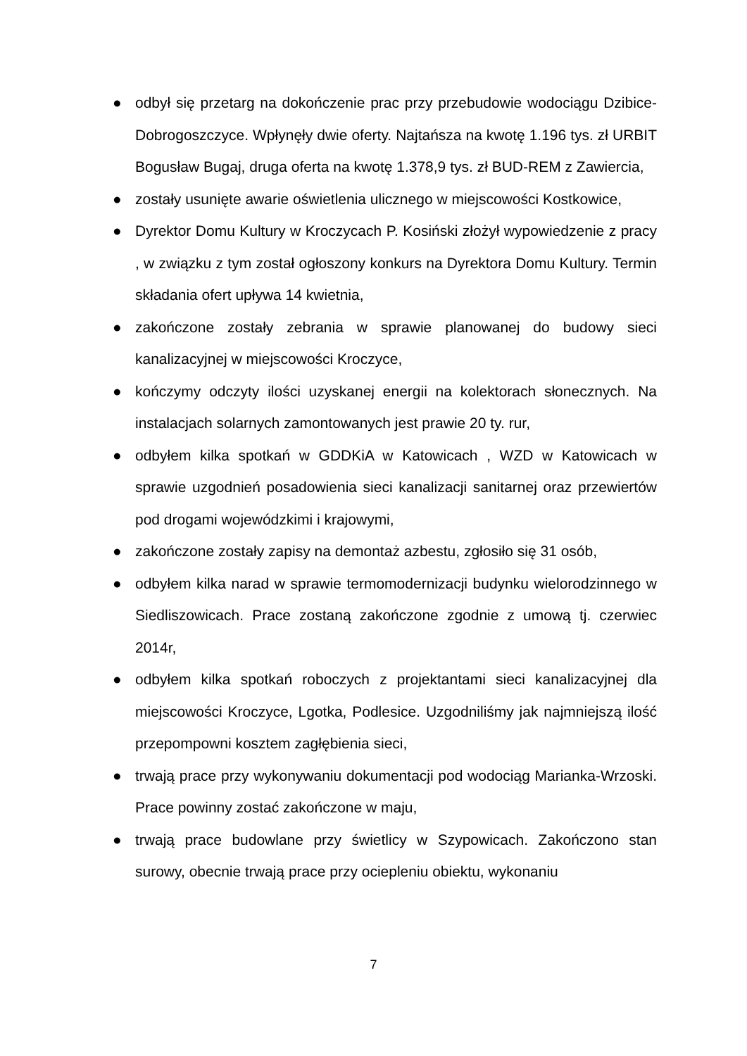● odbył się przetarg na dokończenie prac przy przebudowie wodociągu Dzibice-Dobrogoszczyce. Wpłynęły dwie oferty. Najtańsza na kwotę 1.196 tys. zł URBIT Bogusław Bugaj, druga oferta na kwotę 1.378,9 tys. zł BUD-REM z Zawiercia,
● zostały usunięte awarie oświetlenia ulicznego w miejscowości Kostkowice,
● Dyrektor Domu Kultury w Kroczycach P. Kosiński złożył wypowiedzenie z pracy , w związku z tym został ogłoszony konkurs na Dyrektora Domu Kultury. Termin składania ofert upływa 14 kwietnia,
● zakończone zostały zebrania w sprawie planowanej do budowy sieci kanalizacyjnej w miejscowości Kroczyce,
● kończymy odczyty ilości uzyskanej energii na kolektorach słonecznych. Na instalacjach solarnych zamontowanych jest prawie 20 ty. rur,
● odbyłem kilka spotkań w GDDKiA w Katowicach , WZD w Katowicach w sprawie uzgodnień posadowienia sieci kanalizacji sanitarnej oraz przewiertów pod drogami wojewódzkimi i krajowymi,
● zakończone zostały zapisy na demontaż azbestu, zgłosiło się 31 osób,
● odbyłem kilka narad w sprawie termomodernizacji budynku wielorodzinnego w Siedliszowicach. Prace zostaną zakończone zgodnie z umową tj. czerwiec 2014r,
● odbyłem kilka spotkań roboczych z projektantami sieci kanalizacyjnej dla miejscowości Kroczyce, Lgotka, Podlesice. Uzgodniliśmy jak najmniejszą ilość przepompowni kosztem zagłębienia sieci,
● trwają prace przy wykonywaniu dokumentacji pod wodociąg Marianka-Wrzoski. Prace powinny zostać zakończone w maju,
● trwają prace budowlane przy świetlicy w Szypowicach. Zakończono stan surowy, obecnie trwają prace przy ociepleniu obiektu, wykonaniu
7